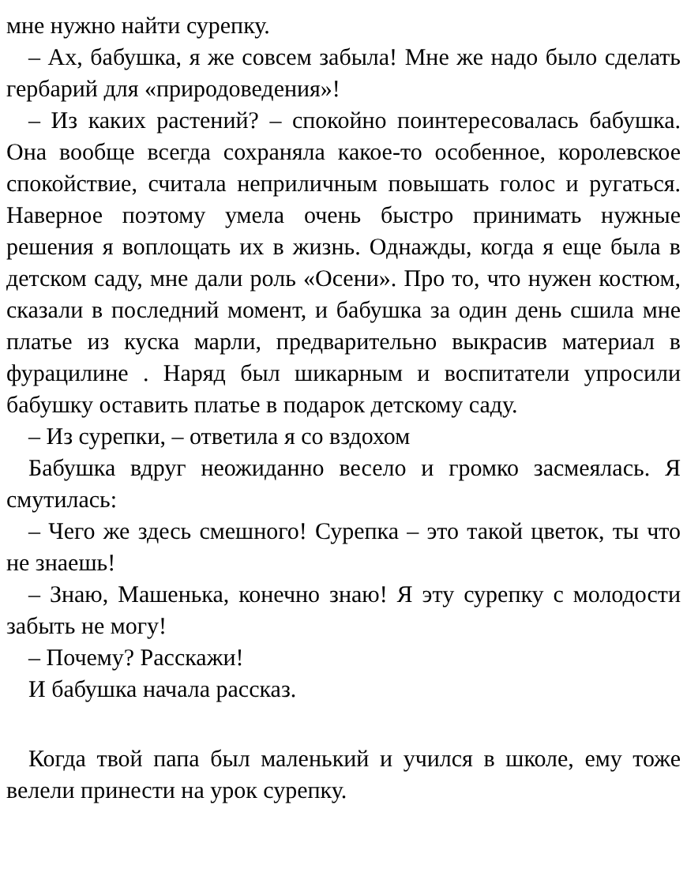мне нужно найти сурепку.
– Ах, бабушка, я же совсем забыла! Мне же надо было сделать гербарий для «природоведения»!
– Из каких растений? – спокойно поинтересовалась бабушка. Она вообще всегда сохраняла какое-то особенное, королевское спокойствие, считала неприличным повышать голос и ругаться. Наверное поэтому умела очень быстро принимать нужные решения я воплощать их в жизнь. Однажды, когда я еще была в детском саду, мне дали роль «Осени». Про то, что нужен костюм, сказали в последний момент, и бабушка за один день сшила мне платье из куска марли, предварительно выкрасив материал в фурацилине . Наряд был шикарным и воспитатели упросили бабушку оставить платье в подарок детскому саду.
– Из сурепки, – ответила я со вздохом
Бабушка вдруг неожиданно весело и громко засмеялась. Я смутилась:
– Чего же здесь смешного! Сурепка – это такой цветок, ты что не знаешь!
– Знаю, Машенька, конечно знаю! Я эту сурепку с молодости забыть не могу!
– Почему? Расскажи!
И бабушка начала рассказ.
Когда твой папа был маленький и учился в школе, ему тоже велели принести на урок сурепку.